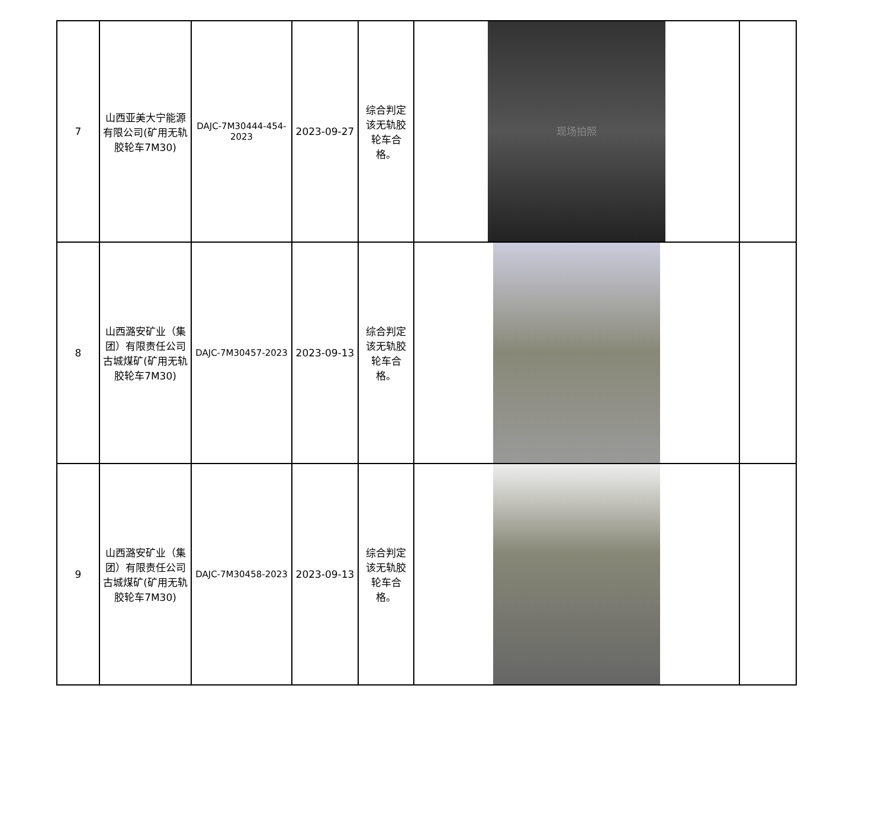| 7 | 山西亚美大宁能源有限公司(矿用无轨胶轮车7M30) | DAJC-7M30444-454-2023 | 2023-09-27 | 综合判定该无轨胶轮车合格。 | 现场拍照 | |
| 8 | 山西潞安矿业（集团）有限责任公司古城煤矿(矿用无轨胶轮车7M30) | DAJC-7M30457-2023 | 2023-09-13 | 综合判定该无轨胶轮车合格。 | | |
| 9 | 山西潞安矿业（集团）有限责任公司古城煤矿(矿用无轨胶轮车7M30) | DAJC-7M30458-2023 | 2023-09-13 | 综合判定该无轨胶轮车合格。 | | |